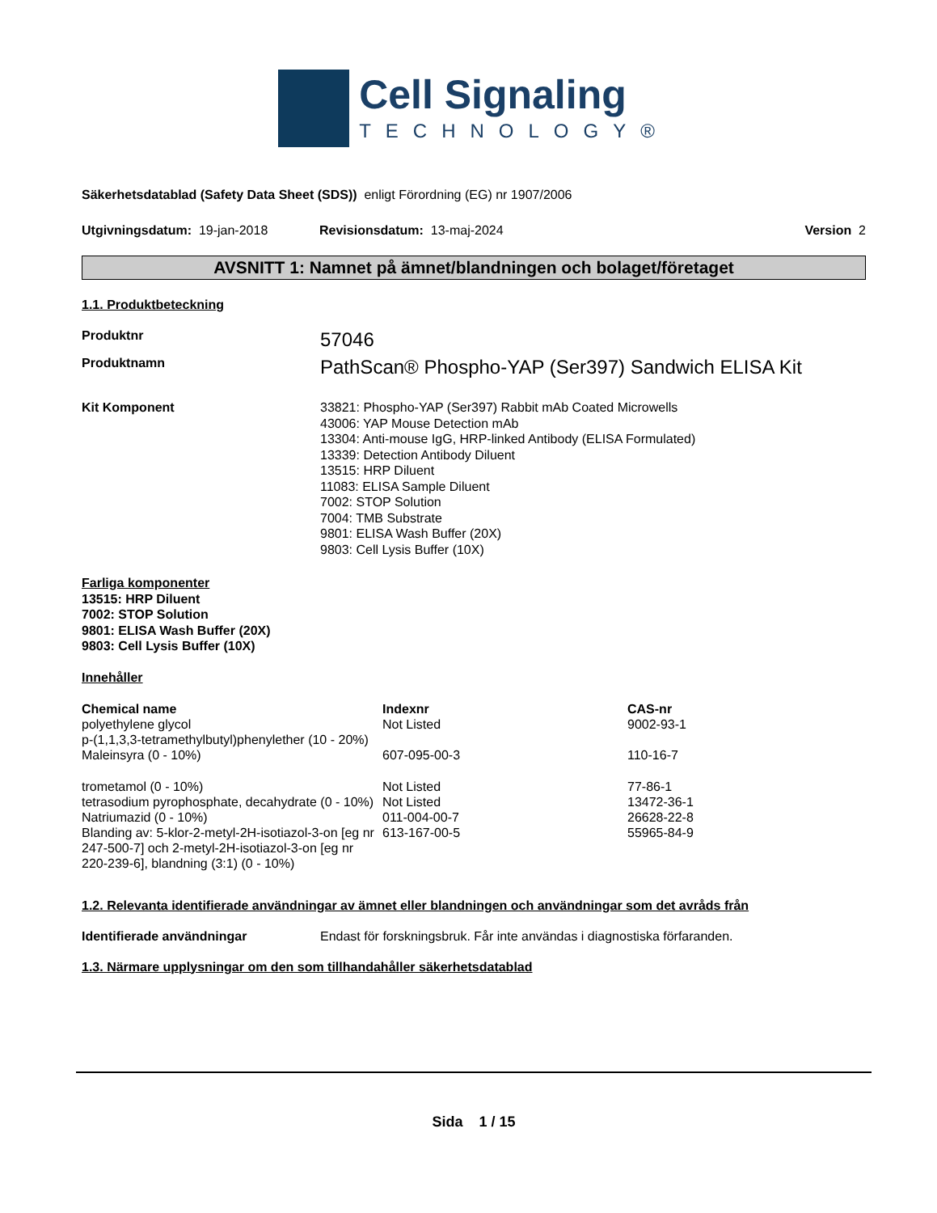Cell Signaling
TECHNOLOGY®
Säkerhetsdatablad (Safety Data Sheet (SDS)) enligt Förordning (EG) nr 1907/2006
Utgivningsdatum: 19-jan-2018 Revisionsdatum: 13-maj-2024 Version 2
AVSNITT 1: Namnet på ämnet/blandningen och bolaget/företaget
1.1. Produktbeteckning
Produktnr
57046
Produktnamn
PathScan® Phospho-YAP (Ser397) Sandwich ELISA Kit
Kit Komponent 33821: Phospho-YAP (Ser397) Rabbit mAb Coated Microwells
43006: YAP Mouse Detection mAb
13304: Anti-mouse IgG, HRP-linked Antibody (ELISA Formulated)
13339: Detection Antibody Diluent
13515: HRP Diluent
11083: ELISA Sample Diluent
7002: STOP Solution
7004: TMB Substrate
9801: ELISA Wash Buffer (20X)
9803: Cell Lysis Buffer (10X)
Farliga komponenter
13515: HRP Diluent
7002: STOP Solution
9801: ELISA Wash Buffer (20X)
9803: Cell Lysis Buffer (10X)
Innehåller
| Chemical name | Indexnr | CAS-nr |
| --- | --- | --- |
| polyethylene glycol p-(1,1,3,3-tetramethylbutyl)phenylether (10 - 20%) | Not Listed | 9002-93-1 |
| Maleinsyra (0 - 10%) | 607-095-00-3 | 110-16-7 |
| trometamol (0 - 10%) | Not Listed | 77-86-1 |
| tetrasodium pyrophosphate, decahydrate (0 - 10%) | Not Listed | 13472-36-1 |
| Natriumazid (0 - 10%) | 011-004-00-7 | 26628-22-8 |
| Blanding av: 5-klor-2-metyl-2H-isotiazol-3-on [eg nr 247-500-7] och 2-metyl-2H-isotiazol-3-on [eg nr 220-239-6], blandning (3:1) (0 - 10%) | 613-167-00-5 | 55965-84-9 |
1.2. Relevanta identifierade användningar av ämnet eller blandningen och användningar som det avråds från
Identifierade användningar Endast för forskningsbruk. Får inte användas i diagnostiska förfaranden.
1.3. Närmare upplysningar om den som tillhandahåller säkerhetsdatablad
Sida 1 / 15